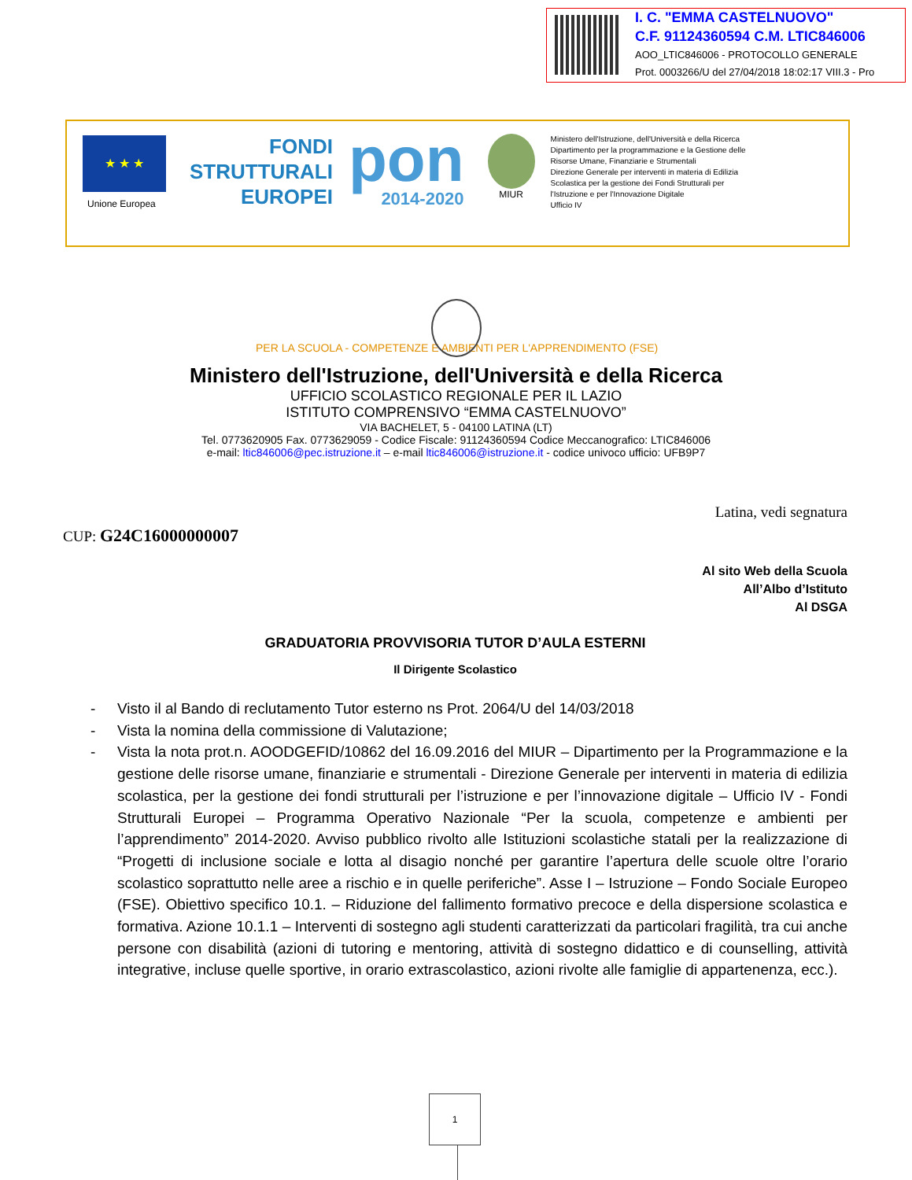I. C. "EMMA CASTELNUOVO"
C.F. 91124360594 C.M. LTIC846006
AOO_LTIC846006 - PROTOCOLLO GENERALE
Prot. 0003266/U del 27/04/2018 18:02:17 VIII.3 - Pro
★ ★ ★
Unione Europea
FONDI
STRUTTURALI
EUROPEI
pon
2014-2020
MIUR
Ministero dell'Istruzione, dell'Università e della Ricerca
Dipartimento per la programmazione e la Gestione delle Risorse Umane, Finanziarie e Strumentali
Direzione Generale per interventi in materia di Edilizia Scolastica per la gestione dei Fondi Strutturali per l'Istruzione e per l'Innovazione Digitale
Ufficio IV
PER LA SCUOLA - COMPETENZE E AMBIENTI PER L'APPRENDIMENTO (FSE)
Ministero dell'Istruzione, dell'Università e della Ricerca
UFFICIO SCOLASTICO REGIONALE PER IL LAZIO
ISTITUTO COMPRENSIVO “EMMA CASTELNUOVO”
VIA BACHELET, 5 - 04100 LATINA (LT)
Tel. 0773620905 Fax. 0773629059 - Codice Fiscale: 91124360594 Codice Meccanografico: LTIC846006
e-mail: ltic846006@pec.istruzione.it – e-mail ltic846006@istruzione.it - codice univoco ufficio: UFB9P7
Latina, vedi segnatura
CUP: G24C16000000007
Al sito Web della Scuola
All’Albo d’Istituto
Al DSGA
GRADUATORIA PROVVISORIA TUTOR D’AULA ESTERNI
Il Dirigente Scolastico
- Visto il al Bando di reclutamento Tutor esterno ns Prot. 2064/U del 14/03/2018
- Vista la nomina della commissione di Valutazione;
- Vista la nota prot.n. AOODGEFID/10862 del 16.09.2016 del MIUR – Dipartimento per la Programmazione e la gestione delle risorse umane, finanziarie e strumentali - Direzione Generale per interventi in materia di edilizia scolastica, per la gestione dei fondi strutturali per l’istruzione e per l’innovazione digitale – Ufficio IV - Fondi Strutturali Europei – Programma Operativo Nazionale “Per la scuola, competenze e ambienti per l’apprendimento” 2014-2020. Avviso pubblico rivolto alle Istituzioni scolastiche statali per la realizzazione di “Progetti di inclusione sociale e lotta al disagio nonché per garantire l’apertura delle scuole oltre l’orario scolastico soprattutto nelle aree a rischio e in quelle periferiche”. Asse I – Istruzione – Fondo Sociale Europeo (FSE). Obiettivo specifico 10.1. – Riduzione del fallimento formativo precoce e della dispersione scolastica e formativa. Azione 10.1.1 – Interventi di sostegno agli studenti caratterizzati da particolari fragilità, tra cui anche persone con disabilità (azioni di tutoring e mentoring, attività di sostegno didattico e di counselling, attività integrative, incluse quelle sportive, in orario extrascolastico, azioni rivolte alle famiglie di appartenenza, ecc.).
1